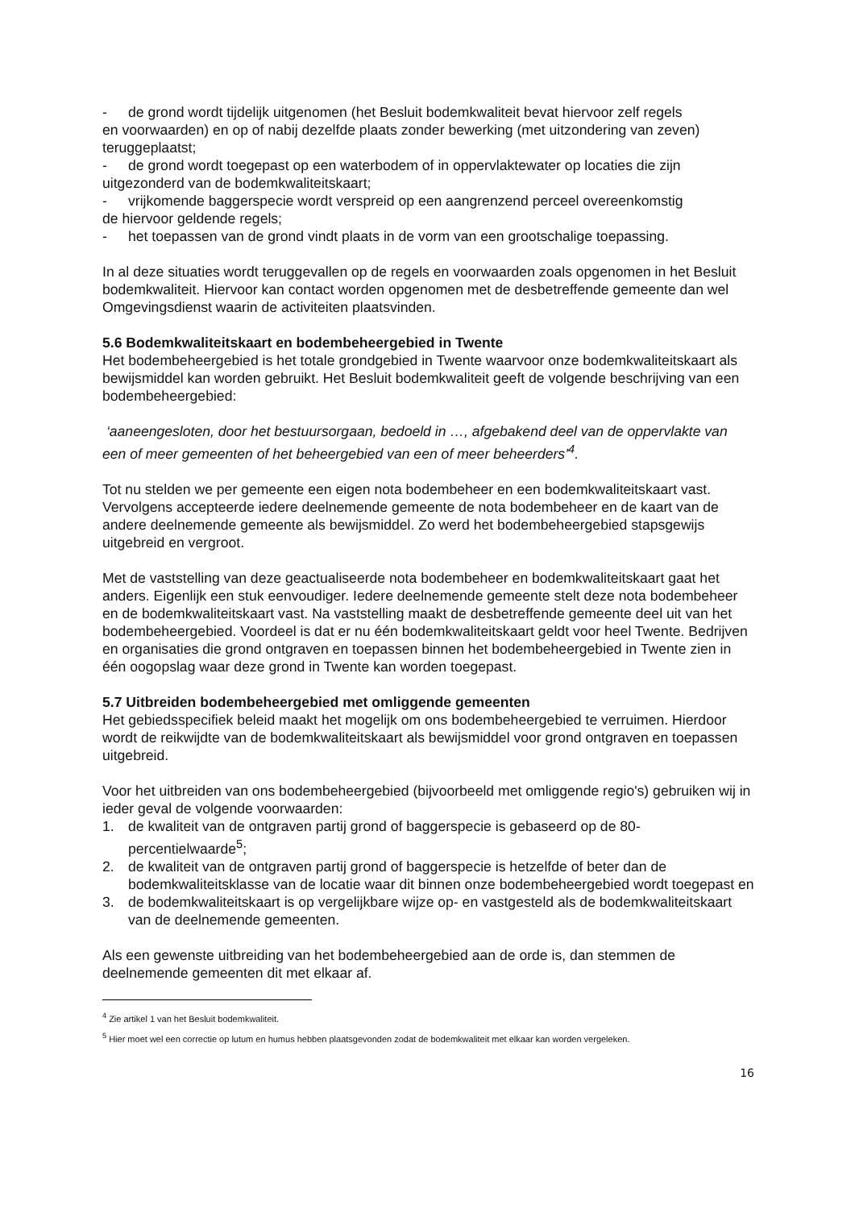- de grond wordt tijdelijk uitgenomen (het Besluit bodemkwaliteit bevat hiervoor zelf regels
en voorwaarden) en op of nabij dezelfde plaats zonder bewerking (met uitzondering van zeven) teruggeplaatst;
- de grond wordt toegepast op een waterbodem of in oppervlaktewater op locaties die zijn
uitgezonderd van de bodemkwaliteitskaart;
- vrijkomende baggerspecie wordt verspreid op een aangrenzend perceel overeenkomstig
de hiervoor geldende regels;
- het toepassen van de grond vindt plaats in de vorm van een grootschalige toepassing.
In al deze situaties wordt teruggevallen op de regels en voorwaarden zoals opgenomen in het Besluit bodemkwaliteit. Hiervoor kan contact worden opgenomen met de desbetreffende gemeente dan wel Omgevingsdienst waarin de activiteiten plaatsvinden.
5.6 Bodemkwaliteitskaart en bodembeheergebied in Twente
Het bodembeheergebied is het totale grondgebied in Twente waarvoor onze bodemkwaliteitskaart als bewijsmiddel kan worden gebruikt. Het Besluit bodemkwaliteit geeft de volgende beschrijving van een bodembeheergebied:
‘aaneengesloten, door het bestuursorgaan, bedoeld in …, afgebakend deel van de oppervlakte van een of meer gemeenten of het beheergebied van een of meer beheerders’<sup>4</sup>.
Tot nu stelden we per gemeente een eigen nota bodembeheer en een bodemkwaliteitskaart vast. Vervolgens accepteerde iedere deelnemende gemeente de nota bodembeheer en de kaart van de andere deelnemende gemeente als bewijsmiddel. Zo werd het bodembeheergebied stapsgewijs uitgebreid en vergroot.
Met de vaststelling van deze geactualiseerde nota bodembeheer en bodemkwaliteitskaart gaat het anders. Eigenlijk een stuk eenvoudiger. Iedere deelnemende gemeente stelt deze nota bodembeheer en de bodemkwaliteitskaart vast. Na vaststelling maakt de desbetreffende gemeente deel uit van het bodembeheergebied. Voordeel is dat er nu één bodemkwaliteitskaart geldt voor heel Twente. Bedrijven en organisaties die grond ontgraven en toepassen binnen het bodembeheergebied in Twente zien in één oogopslag waar deze grond in Twente kan worden toegepast.
5.7 Uitbreiden bodembeheergebied met omliggende gemeenten
Het gebiedsspecifiek beleid maakt het mogelijk om ons bodembeheergebied te verruimen. Hierdoor wordt de reikwijdte van de bodemkwaliteitskaart als bewijsmiddel voor grond ontgraven en toepassen uitgebreid.
Voor het uitbreiden van ons bodembeheergebied (bijvoorbeeld met omliggende regio's) gebruiken wij in ieder geval de volgende voorwaarden:
1. de kwaliteit van de ontgraven partij grond of baggerspecie is gebaseerd op de 80-percentielwaarde<sup>5</sup>;
2. de kwaliteit van de ontgraven partij grond of baggerspecie is hetzelfde of beter dan de bodemkwaliteitsklasse van de locatie waar dit binnen onze bodembeheergebied wordt toegepast en
3. de bodemkwaliteitskaart is op vergelijkbare wijze op- en vastgesteld als de bodemkwaliteitskaart van de deelnemende gemeenten.
Als een gewenste uitbreiding van het bodembeheergebied aan de orde is, dan stemmen de deelnemende gemeenten dit met elkaar af.
<sup>4</sup> Zie artikel 1 van het Besluit bodemkwaliteit.
<sup>5</sup> Hier moet wel een correctie op lutum en humus hebben plaatsgevonden zodat de bodemkwaliteit met elkaar kan worden vergeleken.
16